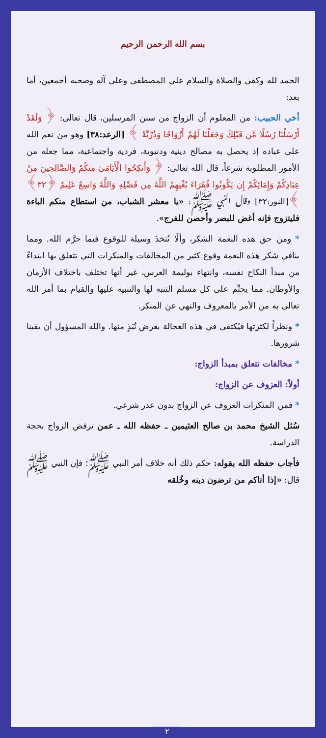بسم الله الرحمن الرحيم
الحمد لله وكفى والصلاة والسلام على المصطفى وعلى آله وصحبه أجمعين، أما بعد:
أخي الحبيب: من المعلوم أن الزواج من سنن المرسلين، قال تعالى: ﴿ وَلَقَدْ أَرْسَلْنَا رُسُلًا مِّن قَبْلِكَ وَجَعَلْنَا لَهُمْ أَزْوَاجًا وَذُرِّيَّةً ﴾ [الرعد:٣٨] وهو من نعم الله على عباده إذ يحصل به مصالح دينية ودنيوية، فردية واجتماعية، مما جعله من الأمور المطلوبة شرعاً، قال الله تعالى: ﴿ وَأَنكِحُوا الْأَيَامَىٰ مِنكُمْ وَالصَّالِحِينَ مِنْ عِبَادِكُمْ وَإِمَائِكُمْ إِن يَكُونُوا فُقَرَاءَ يُغْنِهِمُ اللَّهُ مِن فَضْلِهِ وَاللَّهُ وَاسِعٌ عَلِيمٌ ﴿٣٢﴾ ﴾[النور:٣٢] وقال النبي ﷺ: «يا معشر الشباب، من استطاع منكم الباءة فليتزوج فإنه أغض للبصر وأحصن للفرج».
* ومن حق هذه النعمة الشكر، وألّا تُتخذَ وسيلة للوقوع فيما حرَّم الله. ومما ينافي شكر هذه النعمة وقوع كثير من المخالفات والمنكرات التي تتعلق بها ابتداءً من مبدأ النكاح نفسه، وانتهاء بوليمة العرس، غير أنها تختلف باختلاف الأزمان والأوطان. مما يحتِّم على كل مسلم التنبه لها والتنبيه عليها والقيام بما أمر الله تعالى به من الأمر بالمعروف والنهي عن المنكر.
* ونظراً لكثرتها فيُكتفى في هذه العجالة بعرض نُبَذٍ منها. والله المسؤول أن يقينا شرورها.
* مخالفات تتعلق بمبدأ الزواج:
أولاً: العزوف عن الزواج:
* فمن المنكرات العزوف عن الزواج بدون عذر شرعي.
سُئل الشيخ محمد بن صالح العثيمين ـ حفظه الله ـ عمن ترفض الزواج بحجة الدراسة.
فأجاب حفظه الله بقوله: حكم ذلك أنه خلاف أمر النبي ﷺ؛ فإن النبي ﷺ قال: «إذا أتاكم من ترضون دينه وخُلقه
٢